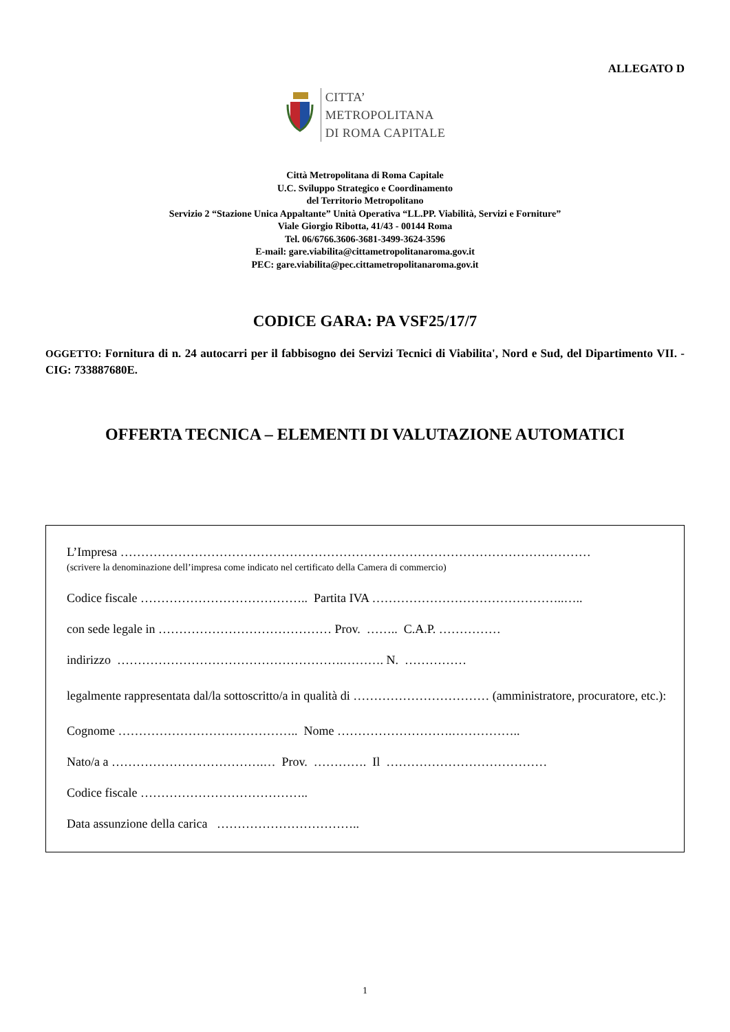ALLEGATO D
CITTA’
METROPOLITANA
DI ROMA CAPITALE
Città Metropolitana di Roma Capitale
U.C. Sviluppo Strategico e Coordinamento
del Territorio Metropolitano
Servizio 2 “Stazione Unica Appaltante” Unità Operativa “LL.PP. Viabilità, Servizi e Forniture”
Viale Giorgio Ribotta, 41/43 - 00144 Roma
Tel. 06/6766.3606-3681-3499-3624-3596
E-mail: gare.viabilita@cittametropolitanaroma.gov.it
PEC: gare.viabilita@pec.cittametropolitanaroma.gov.it
CODICE GARA: PA VSF25/17/7
OGGETTO: Fornitura di n. 24 autocarri per il fabbisogno dei Servizi Tecnici di Viabilita', Nord e Sud, del Dipartimento VII. - CIG: 733887680E.
OFFERTA TECNICA – ELEMENTI DI VALUTAZIONE AUTOMATICI
L’Impresa ……………………………………………………………………………………………………
(scrivere la denominazione dell’impresa come indicato nel certificato della Camera di commercio)
Codice fiscale ………………………………….. Partita IVA ………………………………………..…..
con sede legale in …………………………………… Prov. …….. C.A.P. ……………
indirizzo ……………………………………………….………. N. ……………
legalmente rappresentata dal/la sottoscritto/a in qualità di …………………………… (amministratore, procuratore, etc.):
Cognome …………………………………….. Nome ……………………….……………..
Nato/a a ……………………………….… Prov. …………. Il …………………………………
Codice fiscale …………………………………..
Data assunzione della carica ……………………………..
1